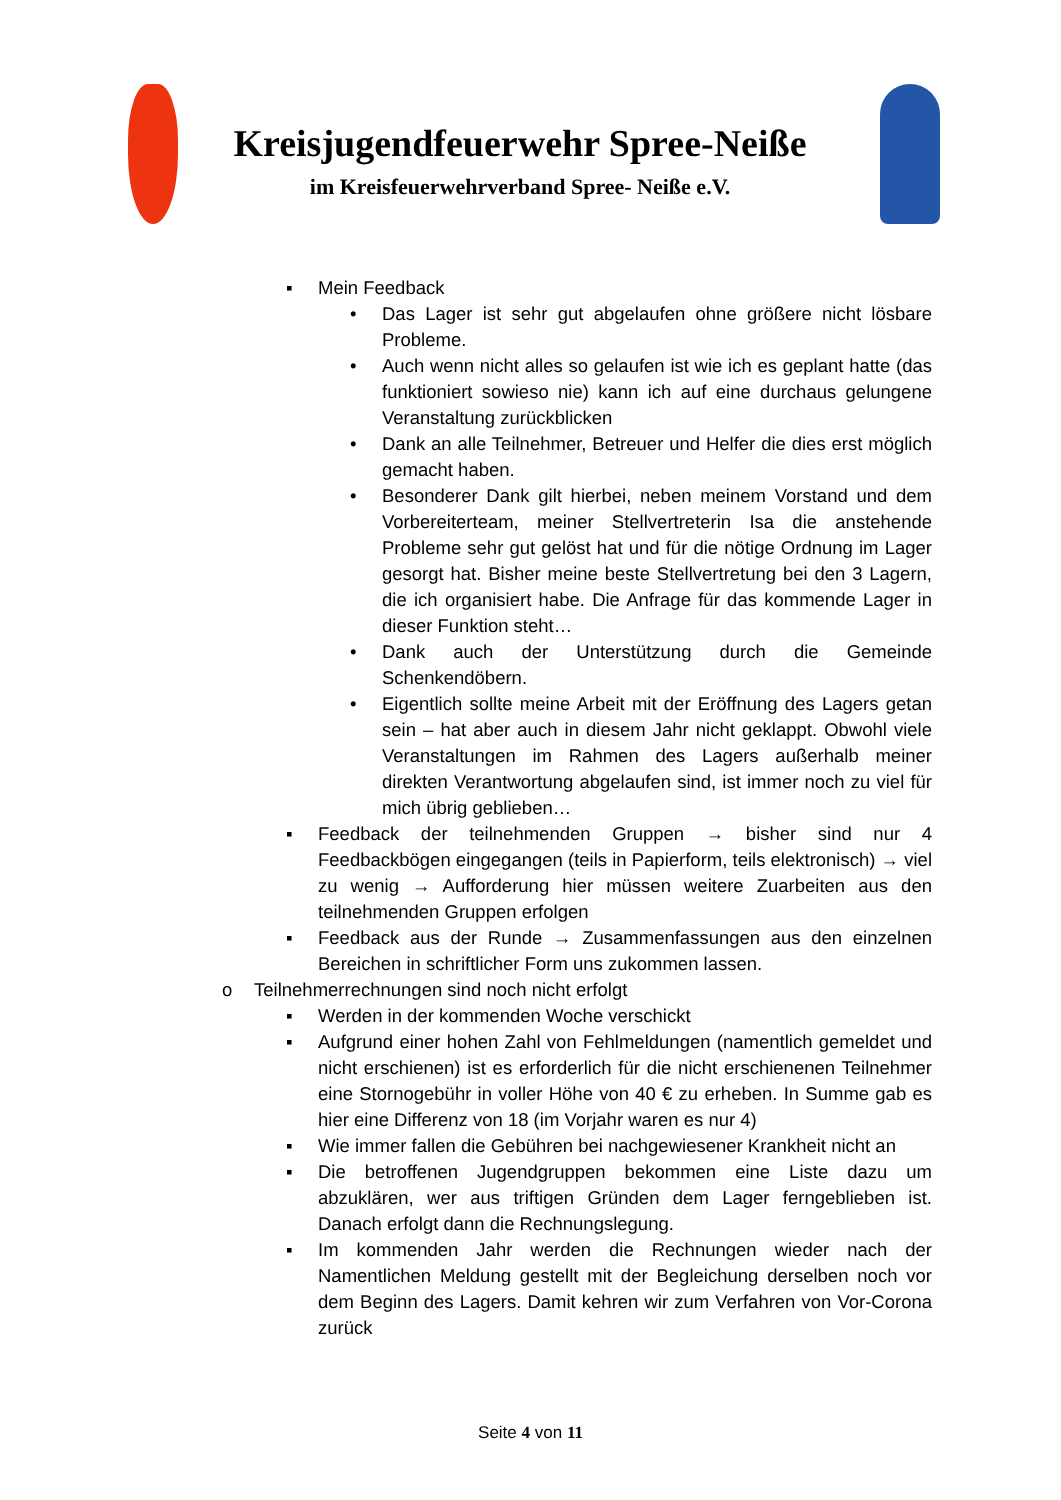Kreisjugendfeuerwehr Spree-Neiße
im Kreisfeuerwehrverband Spree- Neiße e.V.
▪ Mein Feedback
• Das Lager ist sehr gut abgelaufen ohne größere nicht lösbare Probleme.
• Auch wenn nicht alles so gelaufen ist wie ich es geplant hatte (das funktioniert sowieso nie) kann ich auf eine durchaus gelungene Veranstaltung zurückblicken
• Dank an alle Teilnehmer, Betreuer und Helfer die dies erst möglich gemacht haben.
• Besonderer Dank gilt hierbei, neben meinem Vorstand und dem Vorbereiterteam, meiner Stellvertreterin Isa die anstehende Probleme sehr gut gelöst hat und für die nötige Ordnung im Lager gesorgt hat. Bisher meine beste Stellvertretung bei den 3 Lagern, die ich organisiert habe. Die Anfrage für das kommende Lager in dieser Funktion steht…
• Dank auch der Unterstützung durch die Gemeinde Schenkendöbern.
• Eigentlich sollte meine Arbeit mit der Eröffnung des Lagers getan sein – hat aber auch in diesem Jahr nicht geklappt. Obwohl viele Veranstaltungen im Rahmen des Lagers außerhalb meiner direkten Verantwortung abgelaufen sind, ist immer noch zu viel für mich übrig geblieben…
▪ Feedback der teilnehmenden Gruppen → bisher sind nur 4 Feedbackbögen eingegangen (teils in Papierform, teils elektronisch) → viel zu wenig → Aufforderung hier müssen weitere Zuarbeiten aus den teilnehmenden Gruppen erfolgen
▪ Feedback aus der Runde → Zusammenfassungen aus den einzelnen Bereichen in schriftlicher Form uns zukommen lassen.
o Teilnehmerrechnungen sind noch nicht erfolgt
▪ Werden in der kommenden Woche verschickt
▪ Aufgrund einer hohen Zahl von Fehlmeldungen (namentlich gemeldet und nicht erschienen) ist es erforderlich für die nicht erschienenen Teilnehmer eine Stornogebühr in voller Höhe von 40 € zu erheben. In Summe gab es hier eine Differenz von 18 (im Vorjahr waren es nur 4)
▪ Wie immer fallen die Gebühren bei nachgewiesener Krankheit nicht an
▪ Die betroffenen Jugendgruppen bekommen eine Liste dazu um abzuklären, wer aus triftigen Gründen dem Lager ferngeblieben ist. Danach erfolgt dann die Rechnungslegung.
▪ Im kommenden Jahr werden die Rechnungen wieder nach der Namentlichen Meldung gestellt mit der Begleichung derselben noch vor dem Beginn des Lagers. Damit kehren wir zum Verfahren von Vor-Corona zurück
Seite 4 von 11